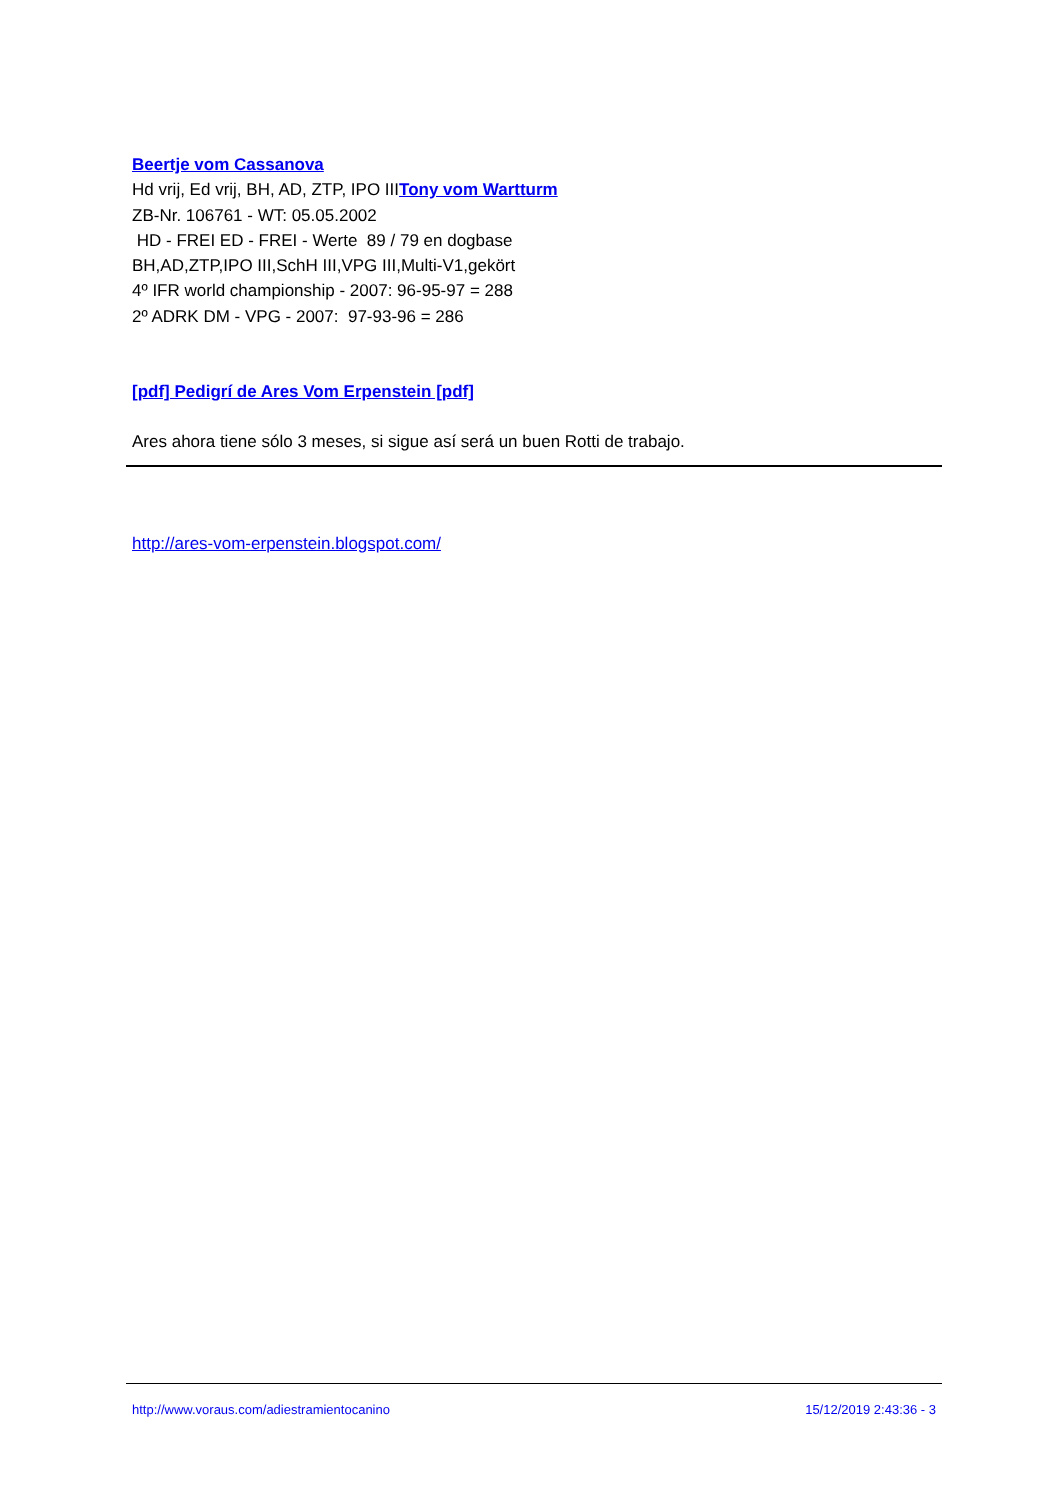Beertje vom Cassanova
Hd vrij, Ed vrij, BH, AD, ZTP, IPO IIITony vom Wartturm
ZB-Nr. 106761 - WT: 05.05.2002
HD - FREI ED - FREI - Werte 89 / 79 en dogbase
BH,AD,ZTP,IPO III,SchH III,VPG III,Multi-V1,gekört
4º IFR world championship - 2007: 96-95-97 = 288
2º ADRK DM - VPG - 2007: 97-93-96 = 286
[pdf] Pedigrí de Ares Vom Erpenstein [pdf]
Ares ahora tiene sólo 3 meses, si sigue así será un buen Rotti de trabajo.
http://ares-vom-erpenstein.blogspot.com/
http://www.voraus.com/adiestramientocanino 15/12/2019 2:43:36 - 3